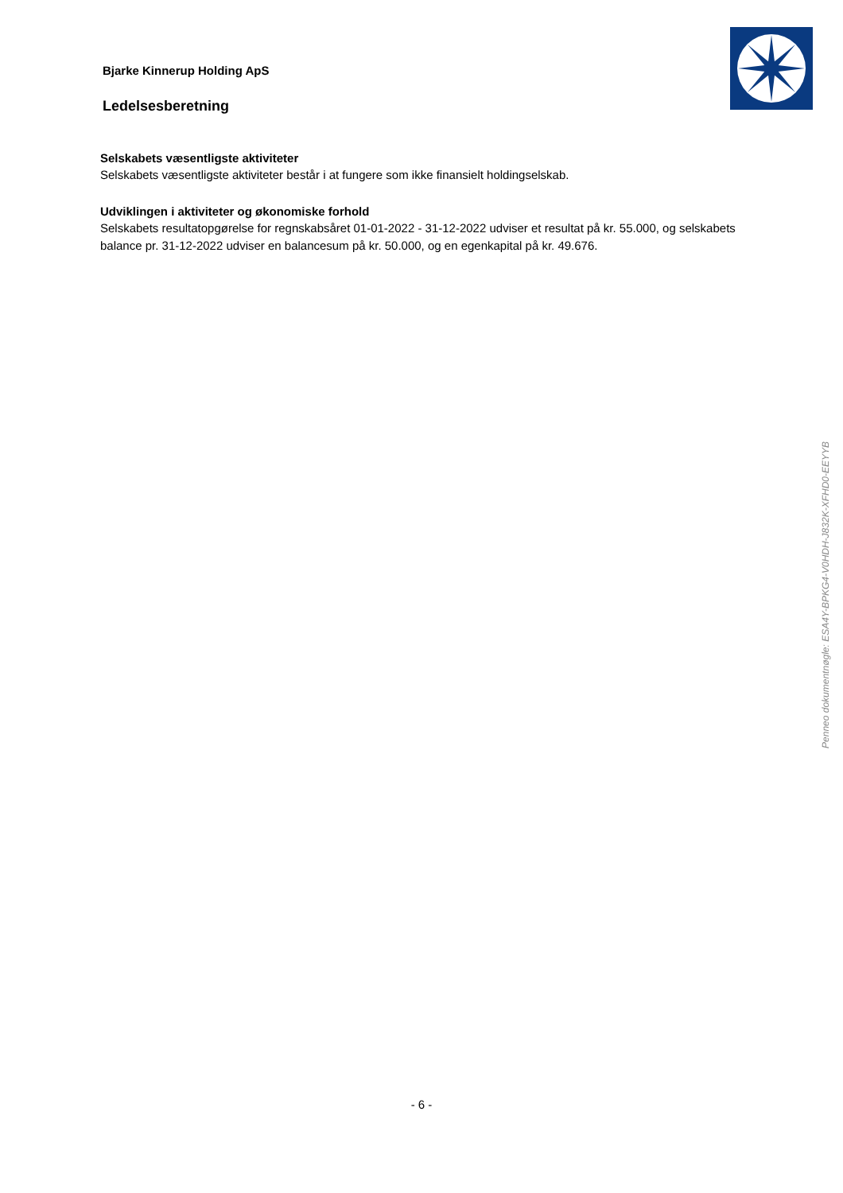Bjarke Kinnerup Holding ApS
Ledelsesberetning
Selskabets væsentligste aktiviteter
Selskabets væsentligste aktiviteter består i at fungere som ikke finansielt holdingselskab.
Udviklingen i aktiviteter og økonomiske forhold
Selskabets resultatopgørelse for regnskabsåret 01-01-2022 - 31-12-2022 udviser et resultat på kr. 55.000, og selskabets balance pr. 31-12-2022 udviser en balancesum på kr. 50.000, og en egenkapital på kr. 49.676.
Penneo dokumentnøgle: ESA4Y-BPKG4-V0HDH-J832K-XFHD0-EEYYB
- 6 -